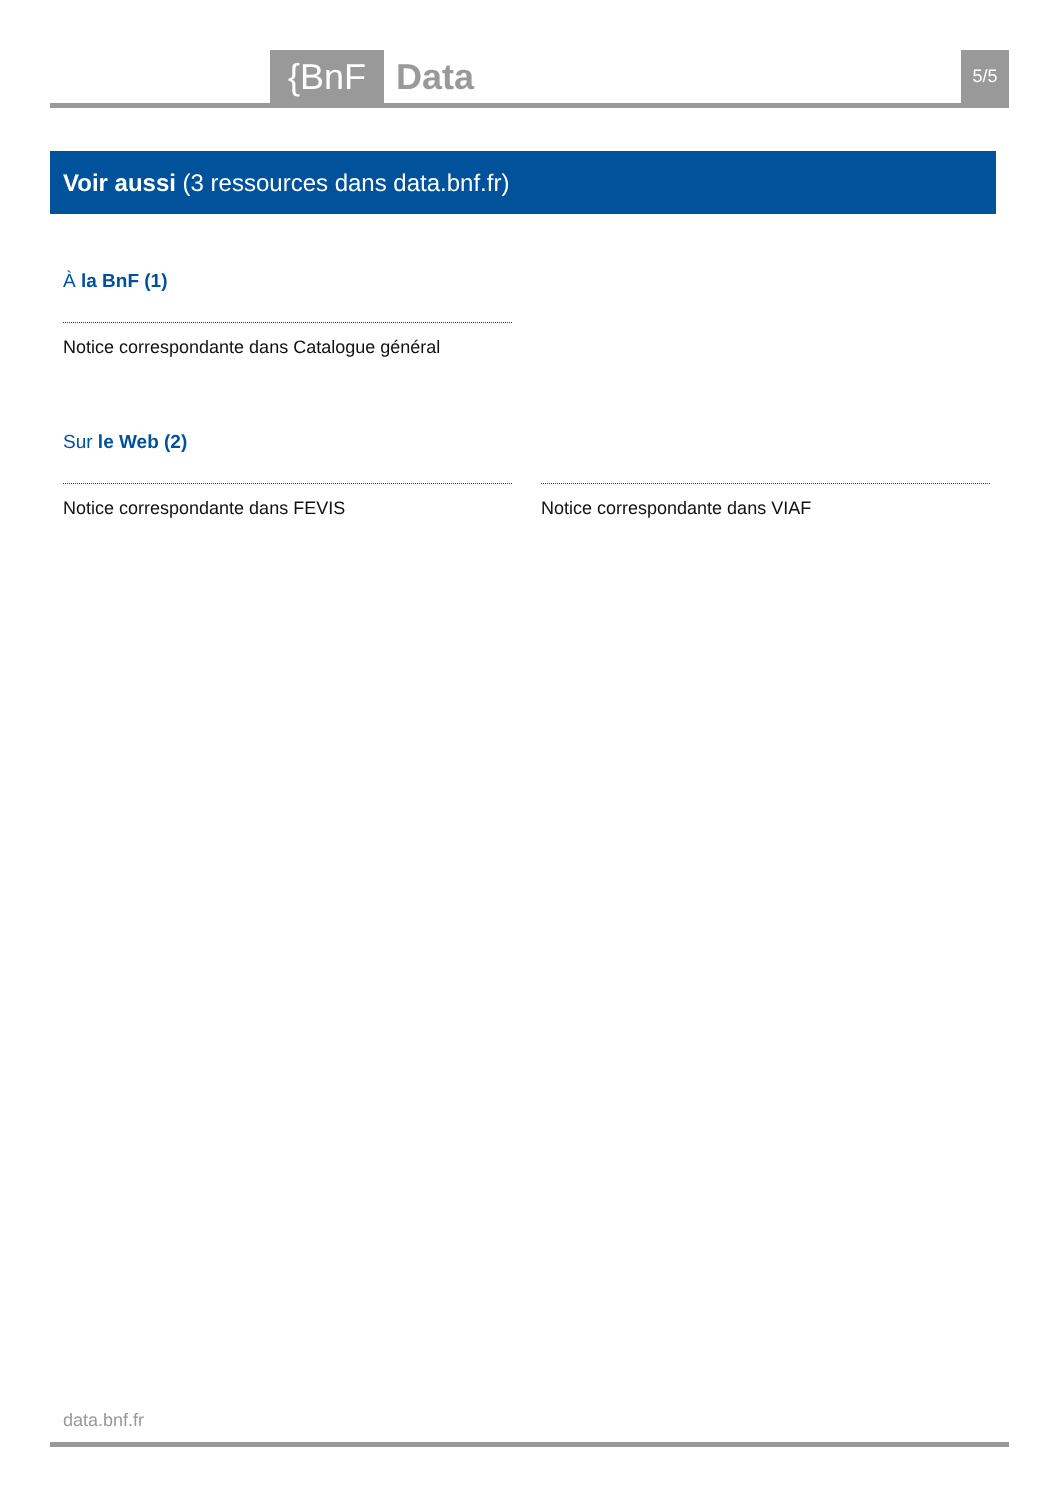{BnF Data 5/5
Voir aussi (3 ressources dans data.bnf.fr)
À la BnF (1)
Notice correspondante dans Catalogue général
Sur le Web (2)
Notice correspondante dans FEVIS Notice correspondante dans VIAF
data.bnf.fr